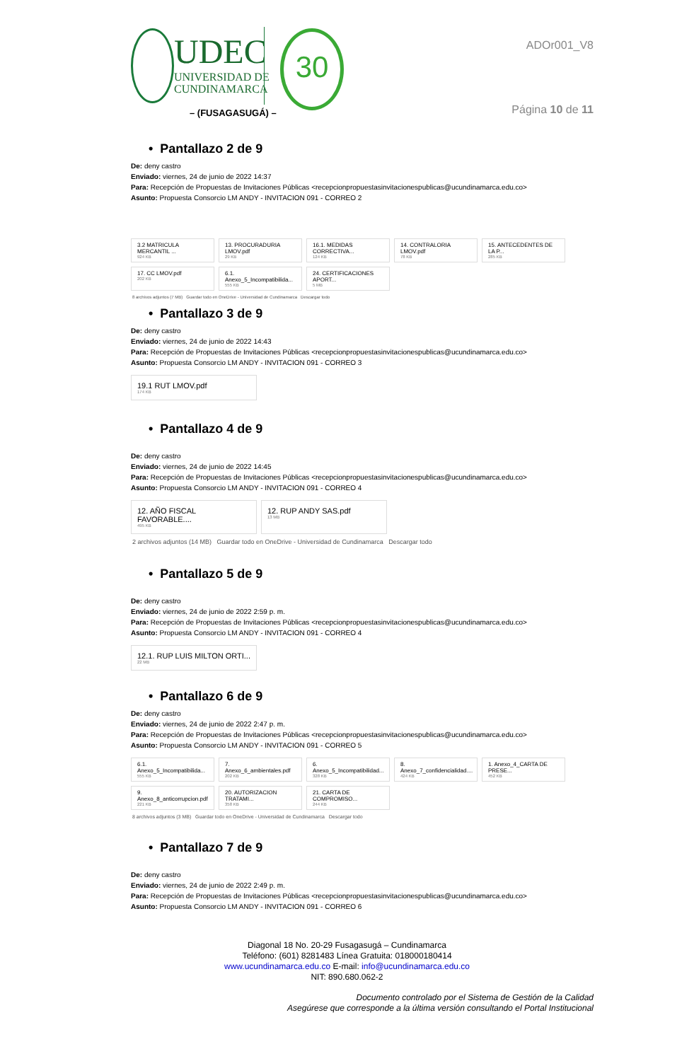UDEC
UNIVERSIDAD DE
CUNDINAMARCA
30
– (FUSAGASUGÁ) –
ADOr001_V8
Página 10 de 11
• Pantallazo 2 de 9
De: deny castro
Enviado: viernes, 24 de junio de 2022 14:37
Para: Recepción de Propuestas de Invitaciones Públicas <recepcionpropuestasinvitacionespublicas@ucundinamarca.edu.co>
Asunto: Propuesta Consorcio LM ANDY - INVITACION 091 - CORREO 2
3.2 MATRICULA MERCANTIL ...
924 KB
13. PROCURADURIA LMOV.pdf
29 KB
16.1. MEDIDAS CORRECTIVA...
124 KB
14. CONTRALORIA LMOV.pdf
78 KB
15. ANTECEDENTES DE LA P...
285 KB
17. CC LMOV.pdf
202 KB
6.1. Anexo_5_Incompatibilida...
555 KB
24. CERTIFICACIONES APORT...
5 MB
8 archivos adjuntos (7 MB) Guardar todo en OneDrive - Universidad de Cundinamarca Descargar todo
• Pantallazo 3 de 9
De: deny castro
Enviado: viernes, 24 de junio de 2022 14:43
Para: Recepción de Propuestas de Invitaciones Públicas <recepcionpropuestasinvitacionespublicas@ucundinamarca.edu.co>
Asunto: Propuesta Consorcio LM ANDY - INVITACION 091 - CORREO 3
19.1 RUT LMOV.pdf
174 KB
• Pantallazo 4 de 9
De: deny castro
Enviado: viernes, 24 de junio de 2022 14:45
Para: Recepción de Propuestas de Invitaciones Públicas <recepcionpropuestasinvitacionespublicas@ucundinamarca.edu.co>
Asunto: Propuesta Consorcio LM ANDY - INVITACION 091 - CORREO 4
12. AÑO FISCAL FAVORABLE....
495 KB
12. RUP ANDY SAS.pdf
13 MB
2 archivos adjuntos (14 MB) Guardar todo en OneDrive - Universidad de Cundinamarca Descargar todo
• Pantallazo 5 de 9
De: deny castro
Enviado: viernes, 24 de junio de 2022 2:59 p. m.
Para: Recepción de Propuestas de Invitaciones Públicas <recepcionpropuestasinvitacionespublicas@ucundinamarca.edu.co>
Asunto: Propuesta Consorcio LM ANDY - INVITACION 091 - CORREO 4
12.1. RUP LUIS MILTON ORTI...
22 MB
• Pantallazo 6 de 9
De: deny castro
Enviado: viernes, 24 de junio de 2022 2:47 p. m.
Para: Recepción de Propuestas de Invitaciones Públicas <recepcionpropuestasinvitacionespublicas@ucundinamarca.edu.co>
Asunto: Propuesta Consorcio LM ANDY - INVITACION 091 - CORREO 5
6.1. Anexo_5_Incompatibilida...
555 KB
7. Anexo_6_ambientales.pdf
202 KB
6. Anexo_5_Incompatibilidad...
328 KB
8. Anexo_7_confidencialidad....
424 KB
1. Anexo_4_CARTA DE PRESE...
452 KB
9. Anexo_8_anticorrupcion.pdf
221 KB
20. AUTORIZACION TRATAMI...
358 KB
21. CARTA DE COMPROMISO...
244 KB
8 archivos adjuntos (3 MB) Guardar todo en OneDrive - Universidad de Cundinamarca Descargar todo
• Pantallazo 7 de 9
De: deny castro
Enviado: viernes, 24 de junio de 2022 2:49 p. m.
Para: Recepción de Propuestas de Invitaciones Públicas <recepcionpropuestasinvitacionespublicas@ucundinamarca.edu.co>
Asunto: Propuesta Consorcio LM ANDY - INVITACION 091 - CORREO 6
Diagonal 18 No. 20-29 Fusagasugá – Cundinamarca
Teléfono: (601) 8281483 Línea Gratuita: 018000180414
www.ucundinamarca.edu.co E-mail: info@ucundinamarca.edu.co
NIT: 890.680.062-2
Documento controlado por el Sistema de Gestión de la Calidad
Asegúrese que corresponde a la última versión consultando el Portal Institucional